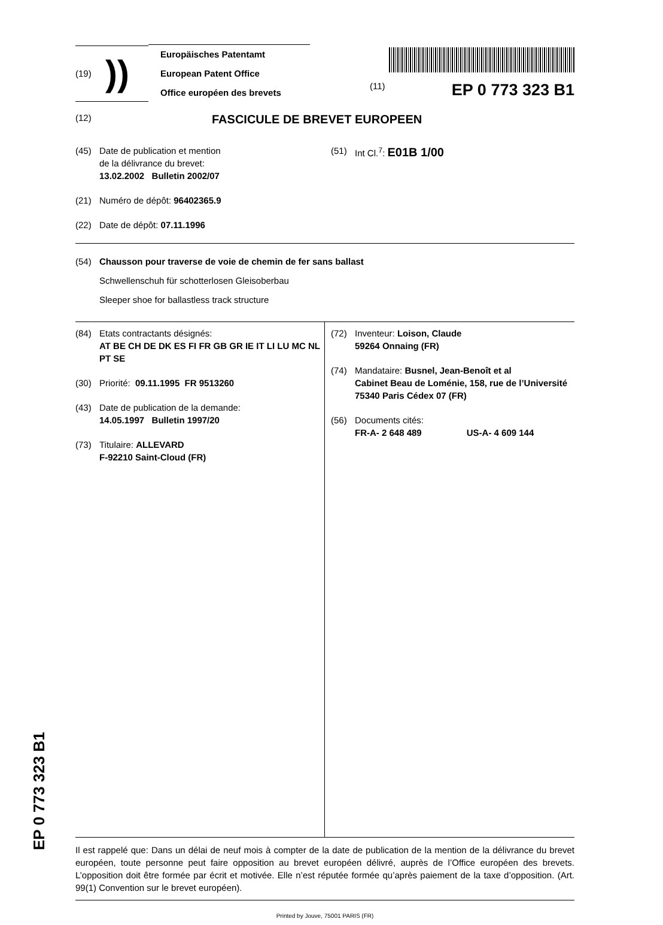(19)
))
Europäisches Patentamt
European Patent Office
Office européen des brevets
(11) EP 0 773 323 B1
(12) FASCICULE DE BREVET EUROPEEN
(45) Date de publication et mention
de la délivrance du brevet:
13.02.2002 Bulletin 2002/07
(51) Int Cl.<sup>7</sup>: E01B 1/00
(21) Numéro de dépôt: 96402365.9
(22) Date de dépôt: 07.11.1996
(54) Chausson pour traverse de voie de chemin de fer sans ballast
Schwellenschuh für schotterlosen Gleisoberbau
Sleeper shoe for ballastless track structure
(84) Etats contractants désignés:
AT BE CH DE DK ES FI FR GB GR IE IT LI LU MC NL PT SE
(30) Priorité: 09.11.1995 FR 9513260
(43) Date de publication de la demande:
14.05.1997 Bulletin 1997/20
(73) Titulaire: ALLEVARD
F-92210 Saint-Cloud (FR)
(72) Inventeur: Loison, Claude
59264 Onnaing (FR)
(74) Mandataire: Busnel, Jean-Benoît et al
Cabinet Beau de Loménie, 158, rue de l’Université
75340 Paris Cédex 07 (FR)
(56) Documents cités:
FR-A- 2 648 489 US-A- 4 609 144
Il est rappelé que: Dans un délai de neuf mois à compter de la date de publication de la mention de la délivrance du brevet européen, toute personne peut faire opposition au brevet européen délivré, auprès de l’Office européen des brevets. L’opposition doit être formée par écrit et motivée. Elle n’est réputée formée qu’après paiement de la taxe d’opposition. (Art. 99(1) Convention sur le brevet européen).
Printed by Jouve, 75001 PARIS (FR)
EP 0 773 323 B1